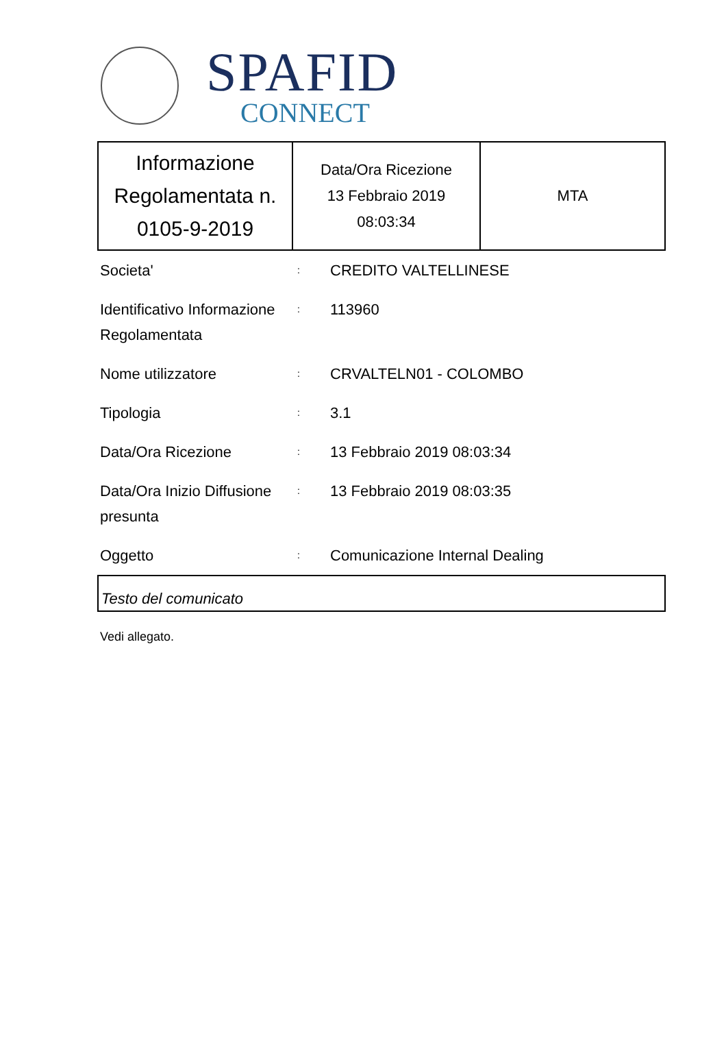SPAFID
CONNECT
| Informazione Regolamentata n. 0105-9-2019 | Data/Ora Ricezione 13 Febbraio 2019 08:03:34 | MTA |
| Societa' | : | CREDITO VALTELLINESE |
| Identificativo Informazione Regolamentata | : | 113960 |
| Nome utilizzatore | : | CRVALTELN01 - COLOMBO |
| Tipologia | : | 3.1 |
| Data/Ora Ricezione | : | 13 Febbraio 2019 08:03:34 |
| Data/Ora Inizio Diffusione presunta | : | 13 Febbraio 2019 08:03:35 |
| Oggetto | : | Comunicazione Internal Dealing |
Testo del comunicato
Vedi allegato.